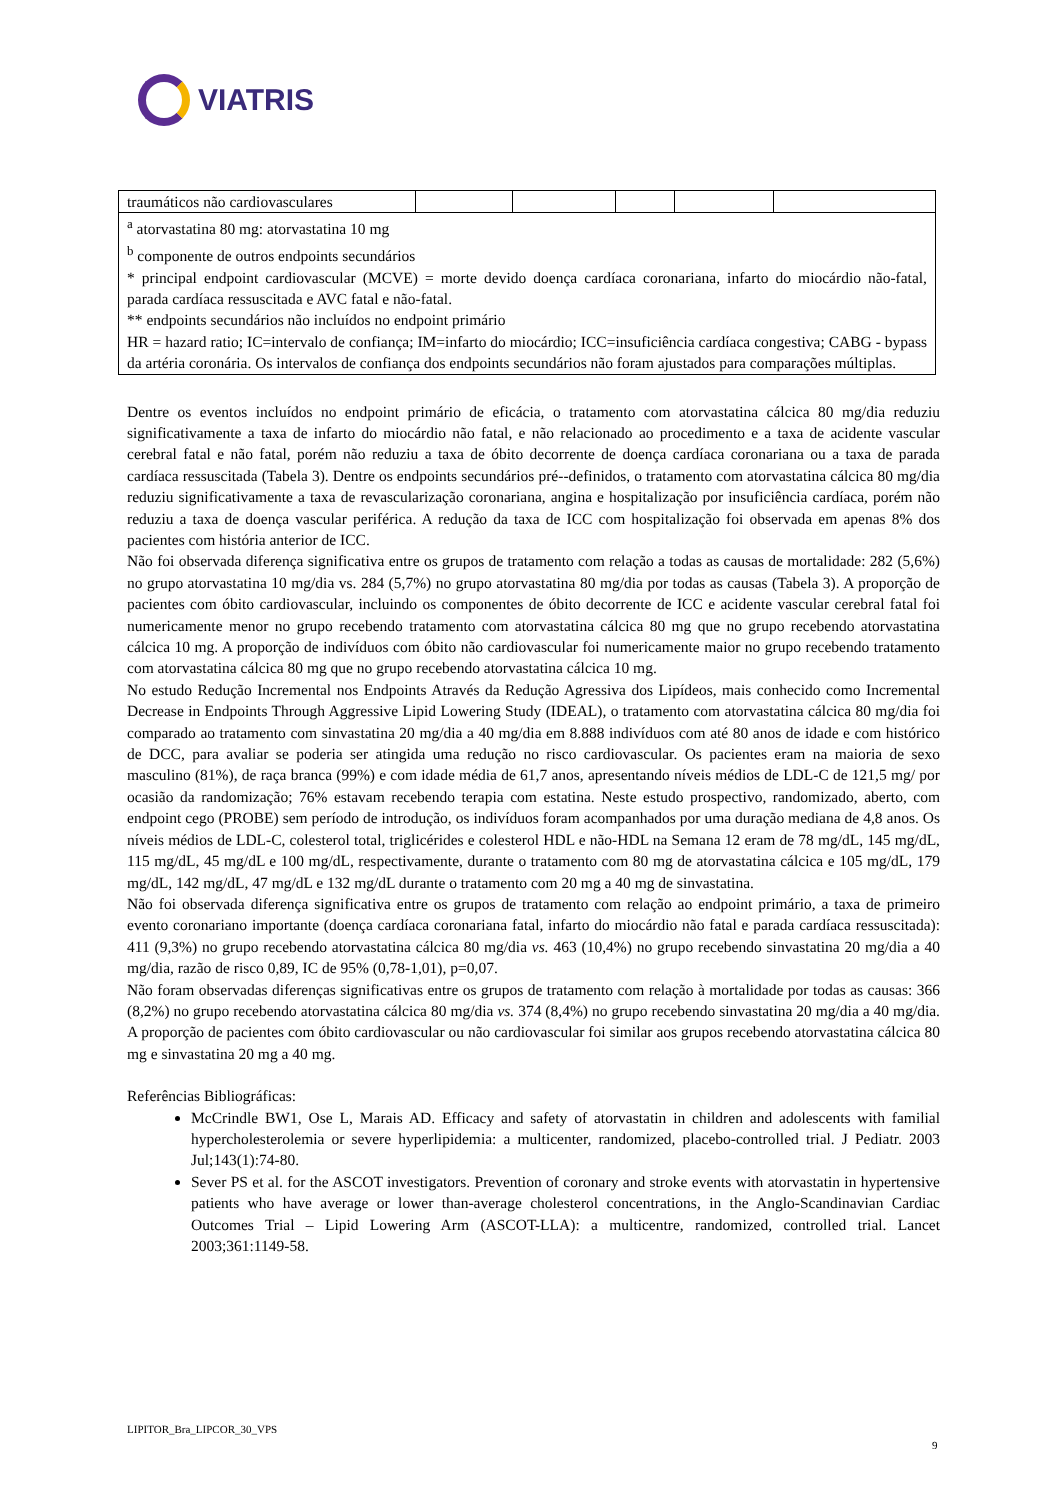VIATRIS
| traumáticos não cardiovasculares | | | | | |
| <sup>a</sup> atorvastatina 80 mg: atorvastatina 10 mg <sup>b</sup> componente de outros endpoints secundários * principal endpoint cardiovascular (MCVE) = morte devido doença cardíaca coronariana, infarto do miocárdio não-fatal, parada cardíaca ressuscitada e AVC fatal e não-fatal. ** endpoints secundários não incluídos no endpoint primário HR = hazard ratio; IC=intervalo de confiança; IM=infarto do miocárdio; ICC=insuficiência cardíaca congestiva; CABG - bypass da artéria coronária. Os intervalos de confiança dos endpoints secundários não foram ajustados para comparações múltiplas. | | | | | |
Dentre os eventos incluídos no endpoint primário de eficácia, o tratamento com atorvastatina cálcica 80 mg/dia reduziu significativamente a taxa de infarto do miocárdio não fatal, e não relacionado ao procedimento e a taxa de acidente vascular cerebral fatal e não fatal, porém não reduziu a taxa de óbito decorrente de doença cardíaca coronariana ou a taxa de parada cardíaca ressuscitada (Tabela 3). Dentre os endpoints secundários pré--definidos, o tratamento com atorvastatina cálcica 80 mg/dia reduziu significativamente a taxa de revascularização coronariana, angina e hospitalização por insuficiência cardíaca, porém não reduziu a taxa de doença vascular periférica. A redução da taxa de ICC com hospitalização foi observada em apenas 8% dos pacientes com história anterior de ICC.
Não foi observada diferença significativa entre os grupos de tratamento com relação a todas as causas de mortalidade: 282 (5,6%) no grupo atorvastatina 10 mg/dia vs. 284 (5,7%) no grupo atorvastatina 80 mg/dia por todas as causas (Tabela 3). A proporção de pacientes com óbito cardiovascular, incluindo os componentes de óbito decorrente de ICC e acidente vascular cerebral fatal foi numericamente menor no grupo recebendo tratamento com atorvastatina cálcica 80 mg que no grupo recebendo atorvastatina cálcica 10 mg. A proporção de indivíduos com óbito não cardiovascular foi numericamente maior no grupo recebendo tratamento com atorvastatina cálcica 80 mg que no grupo recebendo atorvastatina cálcica 10 mg.
No estudo Redução Incremental nos Endpoints Através da Redução Agressiva dos Lipídeos, mais conhecido como Incremental Decrease in Endpoints Through Aggressive Lipid Lowering Study (IDEAL), o tratamento com atorvastatina cálcica 80 mg/dia foi comparado ao tratamento com sinvastatina 20 mg/dia a 40 mg/dia em 8.888 indivíduos com até 80 anos de idade e com histórico de DCC, para avaliar se poderia ser atingida uma redução no risco cardiovascular. Os pacientes eram na maioria de sexo masculino (81%), de raça branca (99%) e com idade média de 61,7 anos, apresentando níveis médios de LDL-C de 121,5 mg/ por ocasião da randomização; 76% estavam recebendo terapia com estatina. Neste estudo prospectivo, randomizado, aberto, com endpoint cego (PROBE) sem período de introdução, os indivíduos foram acompanhados por uma duração mediana de 4,8 anos. Os níveis médios de LDL-C, colesterol total, triglicérides e colesterol HDL e não-HDL na Semana 12 eram de 78 mg/dL, 145 mg/dL, 115 mg/dL, 45 mg/dL e 100 mg/dL, respectivamente, durante o tratamento com 80 mg de atorvastatina cálcica e 105 mg/dL, 179 mg/dL, 142 mg/dL, 47 mg/dL e 132 mg/dL durante o tratamento com 20 mg a 40 mg de sinvastatina.
Não foi observada diferença significativa entre os grupos de tratamento com relação ao endpoint primário, a taxa de primeiro evento coronariano importante (doença cardíaca coronariana fatal, infarto do miocárdio não fatal e parada cardíaca ressuscitada): 411 (9,3%) no grupo recebendo atorvastatina cálcica 80 mg/dia vs. 463 (10,4%) no grupo recebendo sinvastatina 20 mg/dia a 40 mg/dia, razão de risco 0,89, IC de 95% (0,78-1,01), p=0,07.
Não foram observadas diferenças significativas entre os grupos de tratamento com relação à mortalidade por todas as causas: 366 (8,2%) no grupo recebendo atorvastatina cálcica 80 mg/dia vs. 374 (8,4%) no grupo recebendo sinvastatina 20 mg/dia a 40 mg/dia. A proporção de pacientes com óbito cardiovascular ou não cardiovascular foi similar aos grupos recebendo atorvastatina cálcica 80 mg e sinvastatina 20 mg a 40 mg.
Referências Bibliográficas:
McCrindle BW1, Ose L, Marais AD. Efficacy and safety of atorvastatin in children and adolescents with familial hypercholesterolemia or severe hyperlipidemia: a multicenter, randomized, placebo-controlled trial. J Pediatr. 2003 Jul;143(1):74-80.
Sever PS et al. for the ASCOT investigators. Prevention of coronary and stroke events with atorvastatin in hypertensive patients who have average or lower than-average cholesterol concentrations, in the Anglo-Scandinavian Cardiac Outcomes Trial – Lipid Lowering Arm (ASCOT-LLA): a multicentre, randomized, controlled trial. Lancet 2003;361:1149-58.
LIPITOR_Bra_LIPCOR_30_VPS
9